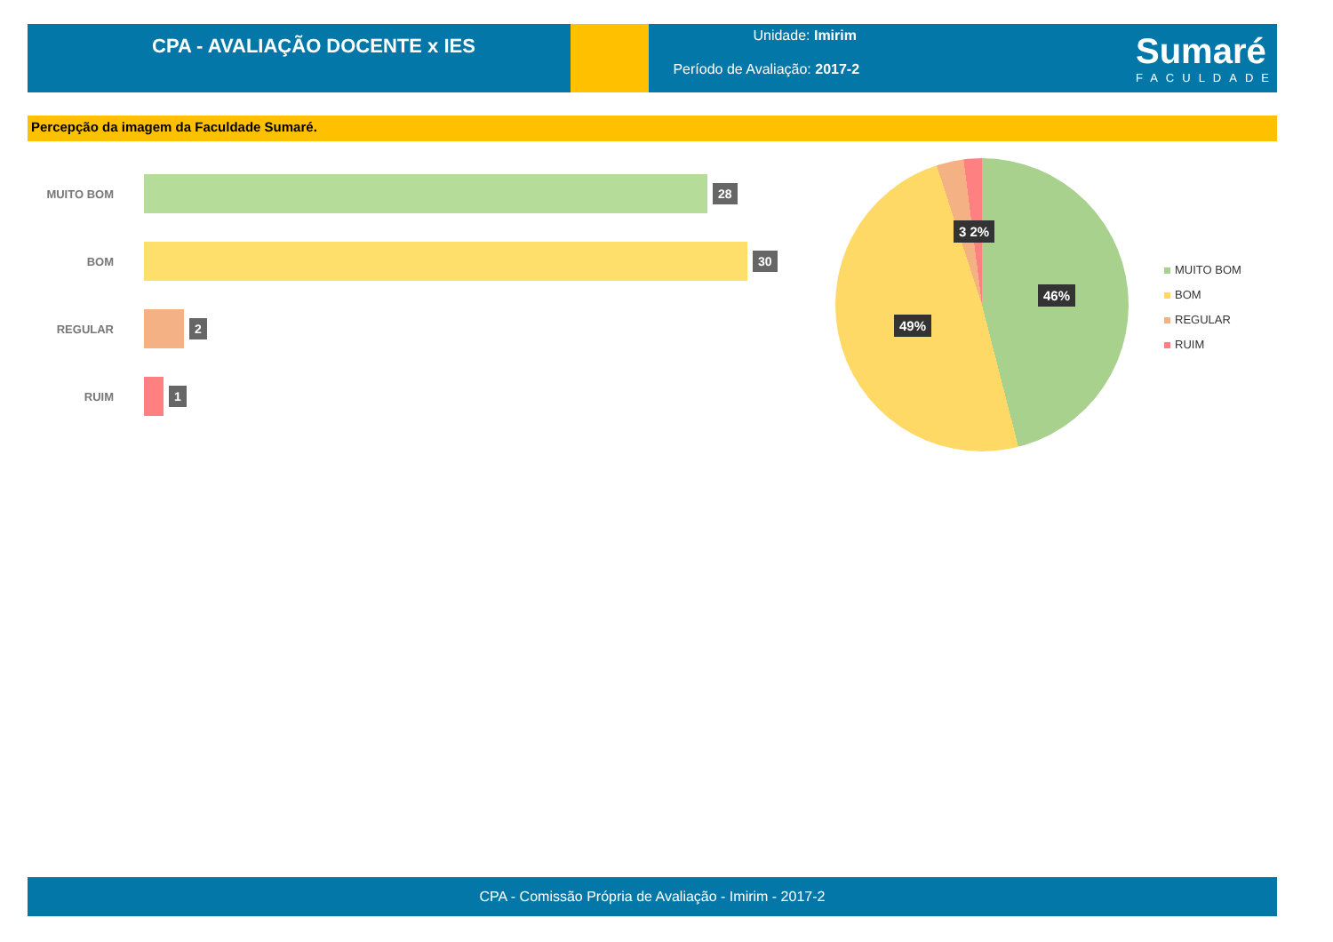CPA - AVALIAÇÃO DOCENTE x IES
Unidade: Imirim
Período de Avaliação: 2017-2
Sumaré
FACULDADE
Percepção da imagem da Faculdade Sumaré.
MUITO BOM
28
BOM
30
REGULAR
2
RUIM
1
3 2%
46%
49%
MUITO BOM
BOM
REGULAR
RUIM
CPA - Comissão Própria de Avaliação - Imirim - 2017-2